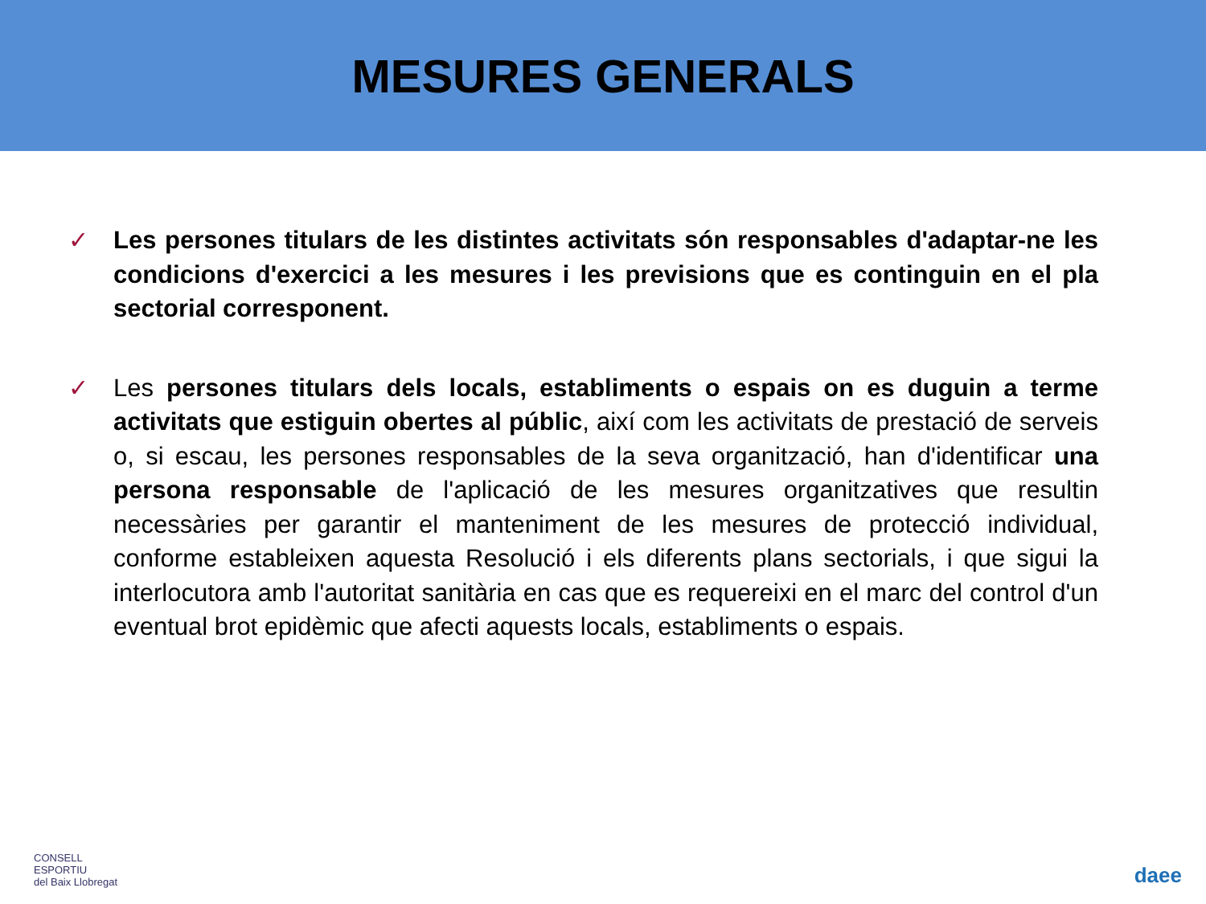MESURES GENERALS
✓ Les persones titulars de les distintes activitats són responsables d'adaptar-ne les condicions d'exercici a les mesures i les previsions que es continguin en el pla sectorial corresponent.
✓ Les persones titulars dels locals, establiments o espais on es duguin a terme activitats que estiguin obertes al públic, així com les activitats de prestació de serveis o, si escau, les persones responsables de la seva organització, han d'identificar una persona responsable de l'aplicació de les mesures organitzatives que resultin necessàries per garantir el manteniment de les mesures de protecció individual, conforme estableixen aquesta Resolució i els diferents plans sectorials, i que sigui la interlocutora amb l'autoritat sanitària en cas que es requereixi en el marc del control d'un eventual brot epidèmic que afecti aquests locals, establiments o espais.
CONSELL
ESPORTIU
del Baix Llobregat
daee